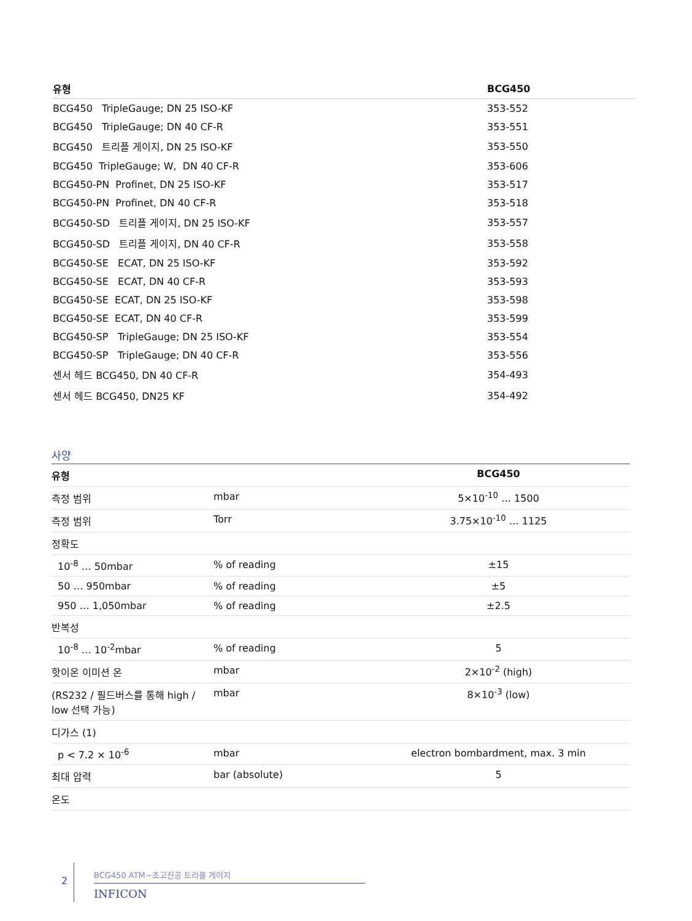| 유형 | BCG450 |
| --- | --- |
| BCG450 TripleGauge; DN 25 ISO-KF | 353-552 |
| BCG450 TripleGauge; DN 40 CF-R | 353-551 |
| BCG450 트리플 게이지, DN 25 ISO-KF | 353-550 |
| BCG450 TripleGauge; W, DN 40 CF-R | 353-606 |
| BCG450-PN Profinet, DN 25 ISO-KF | 353-517 |
| BCG450-PN Profinet, DN 40 CF-R | 353-518 |
| BCG450-SD 트리플 게이지, DN 25 ISO-KF | 353-557 |
| BCG450-SD 트리플 게이지, DN 40 CF-R | 353-558 |
| BCG450-SE ECAT, DN 25 ISO-KF | 353-592 |
| BCG450-SE ECAT, DN 40 CF-R | 353-593 |
| BCG450-SE ECAT, DN 25 ISO-KF | 353-598 |
| BCG450-SE ECAT, DN 40 CF-R | 353-599 |
| BCG450-SP TripleGauge; DN 25 ISO-KF | 353-554 |
| BCG450-SP TripleGauge; DN 40 CF-R | 353-556 |
| 센서 헤드 BCG450, DN 40 CF-R | 354-493 |
| 센서 헤드 BCG450, DN25 KF | 354-492 |
사양
| 유형 | | BCG450 |
| --- | --- | --- |
| 측정 범위 | mbar | 5×10<sup>-10</sup> … 1500 |
| 측정 범위 | Torr | 3.75×10<sup>-10</sup> … 1125 |
| 정확도 | | |
| 10<sup>-8</sup> … 50mbar | % of reading | ±15 |
| 50 … 950mbar | % of reading | ±5 |
| 950 … 1,050mbar | % of reading | ±2.5 |
| 반복성 | | |
| 10<sup>-8</sup> … 10<sup>-2</sup>mbar | % of reading | 5 |
| 핫이온 이미션 온 | mbar | 2×10<sup>-2</sup> (high) |
| (RS232 / 필드버스를 통해 high / low 선택 가능) | mbar | 8×10<sup>-3</sup> (low) |
| 디가스 (1) | | |
| p < 7.2 × 10<sup>-6</sup> | mbar | electron bombardment, max. 3 min |
| 최대 압력 | bar (absolute) | 5 |
| 온도 | | |
2
BCG450 ATM~초고진공 트리플 게이지
INFICON